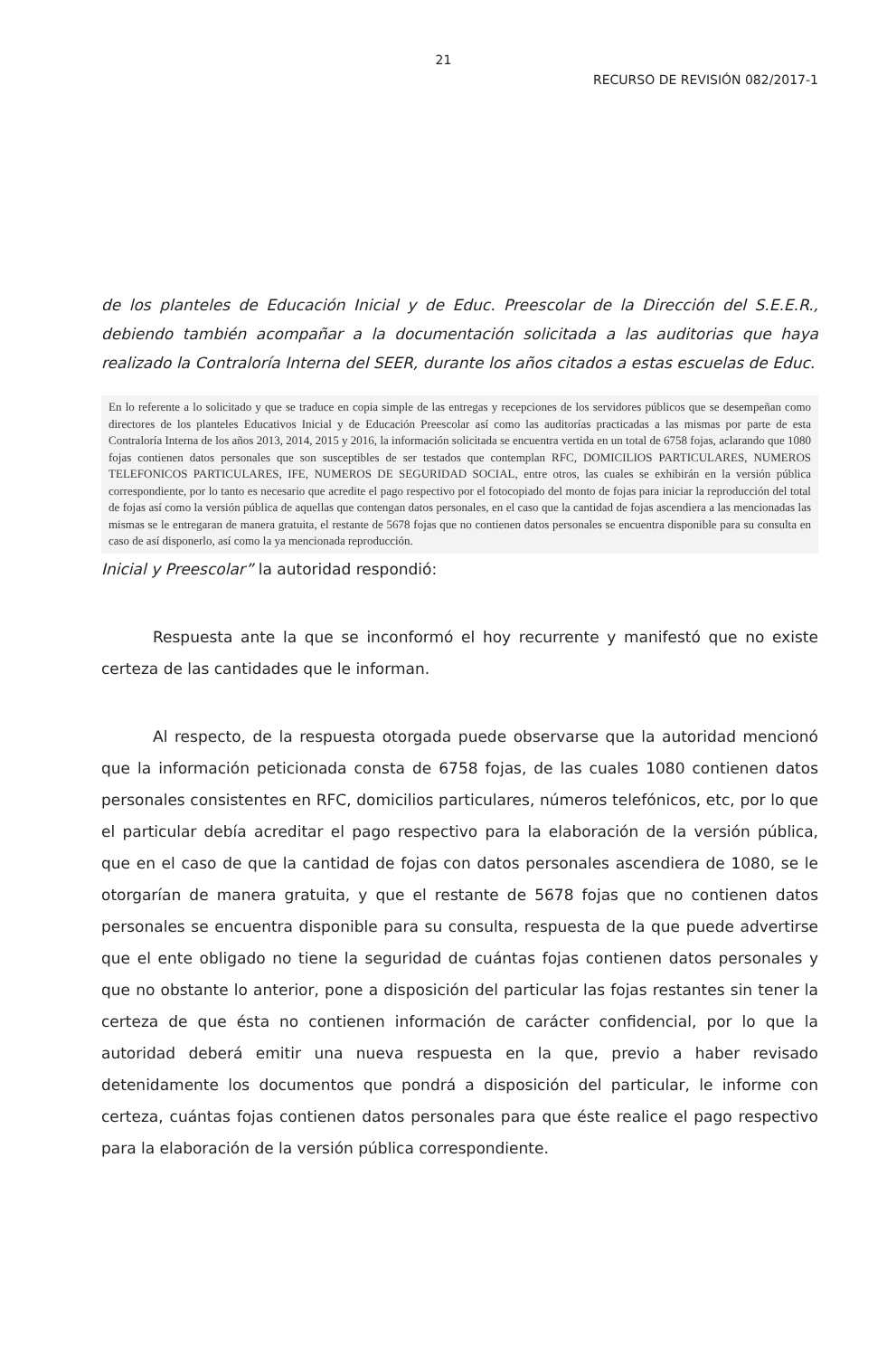21
RECURSO DE REVISIÓN 082/2017-1
de los planteles de Educación Inicial y de Educ. Preescolar de la Dirección del S.E.E.R., debiendo también acompañar a la documentación solicitada a las auditorias que haya realizado la Contraloría Interna del SEER, durante los años citados a estas escuelas de Educ.
En lo referente a lo solicitado y que se traduce en copia simple de las entregas y recepciones de los servidores públicos que se desempeñan como directores de los planteles Educativos Inicial y de Educación Preescolar así como las auditorías practicadas a las mismas por parte de esta Contraloría Interna de los años 2013, 2014, 2015 y 2016, la información solicitada se encuentra vertida en un total de 6758 fojas, aclarando que 1080 fojas contienen datos personales que son susceptibles de ser testados que contemplan RFC, DOMICILIOS PARTICULARES, NUMEROS TELEFONICOS PARTICULARES, IFE, NUMEROS DE SEGURIDAD SOCIAL, entre otros, las cuales se exhibirán en la versión pública correspondiente, por lo tanto es necesario que acredite el pago respectivo por el fotocopiado del monto de fojas para iniciar la reproducción del total de fojas así como la versión pública de aquellas que contengan datos personales, en el caso que la cantidad de fojas ascendiera a las mencionadas las mismas se le entregaran de manera gratuita, el restante de 5678 fojas que no contienen datos personales se encuentra disponible para su consulta en caso de así disponerlo, así como la ya mencionada reproducción.
Inicial y Preescolar” la autoridad respondió:
Respuesta ante la que se inconformó el hoy recurrente y manifestó que no existe certeza de las cantidades que le informan.
Al respecto, de la respuesta otorgada puede observarse que la autoridad mencionó que la información peticionada consta de 6758 fojas, de las cuales 1080 contienen datos personales consistentes en RFC, domicilios particulares, números telefónicos, etc, por lo que el particular debía acreditar el pago respectivo para la elaboración de la versión pública, que en el caso de que la cantidad de fojas con datos personales ascendiera de 1080, se le otorgarían de manera gratuita, y que el restante de 5678 fojas que no contienen datos personales se encuentra disponible para su consulta, respuesta de la que puede advertirse que el ente obligado no tiene la seguridad de cuántas fojas contienen datos personales y que no obstante lo anterior, pone a disposición del particular las fojas restantes sin tener la certeza de que ésta no contienen información de carácter confidencial, por lo que la autoridad deberá emitir una nueva respuesta en la que, previo a haber revisado detenidamente los documentos que pondrá a disposición del particular, le informe con certeza, cuántas fojas contienen datos personales para que éste realice el pago respectivo para la elaboración de la versión pública correspondiente.